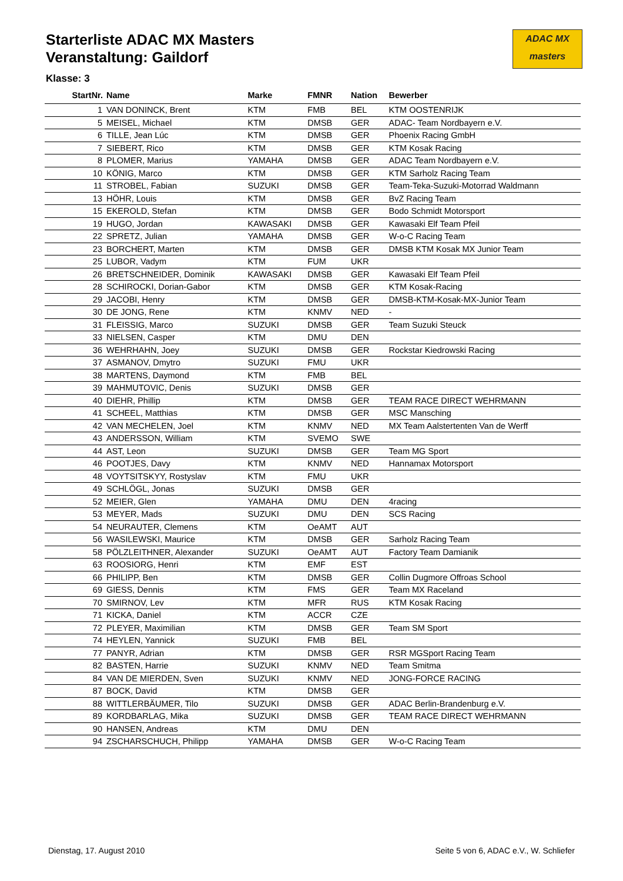Starterliste ADAC MX Masters
Veranstaltung: Gaildorf
ADAC MX
masters
Klasse: 3
| StartNr. | Name | Marke | FMNR | Nation | Bewerber |
| --- | --- | --- | --- | --- | --- |
| 1 | VAN DONINCK, Brent | KTM | FMB | BEL | KTM OOSTENRIJK |
| 5 | MEISEL, Michael | KTM | DMSB | GER | ADAC- Team Nordbayern e.V. |
| 6 | TILLE, Jean Lúc | KTM | DMSB | GER | Phoenix Racing GmbH |
| 7 | SIEBERT, Rico | KTM | DMSB | GER | KTM Kosak Racing |
| 8 | PLOMER, Marius | YAMAHA | DMSB | GER | ADAC Team Nordbayern e.V. |
| 10 | KÖNIG, Marco | KTM | DMSB | GER | KTM Sarholz Racing Team |
| 11 | STROBEL, Fabian | SUZUKI | DMSB | GER | Team-Teka-Suzuki-Motorrad Waldmann |
| 13 | HÖHR, Louis | KTM | DMSB | GER | BvZ Racing Team |
| 15 | EKEROLD, Stefan | KTM | DMSB | GER | Bodo Schmidt Motorsport |
| 19 | HUGO, Jordan | KAWASAKI | DMSB | GER | Kawasaki Elf Team Pfeil |
| 22 | SPRETZ, Julian | YAMAHA | DMSB | GER | W-o-C Racing Team |
| 23 | BORCHERT, Marten | KTM | DMSB | GER | DMSB KTM Kosak MX Junior Team |
| 25 | LUBOR, Vadym | KTM | FUM | UKR | |
| 26 | BRETSCHNEIDER, Dominik | KAWASAKI | DMSB | GER | Kawasaki Elf Team Pfeil |
| 28 | SCHIROCKI, Dorian-Gabor | KTM | DMSB | GER | KTM Kosak-Racing |
| 29 | JACOBI, Henry | KTM | DMSB | GER | DMSB-KTM-Kosak-MX-Junior Team |
| 30 | DE JONG, Rene | KTM | KNMV | NED | - |
| 31 | FLEISSIG, Marco | SUZUKI | DMSB | GER | Team Suzuki Steuck |
| 33 | NIELSEN, Casper | KTM | DMU | DEN | |
| 36 | WEHRHAHN, Joey | SUZUKI | DMSB | GER | Rockstar Kiedrowski Racing |
| 37 | ASMANOV, Dmytro | SUZUKI | FMU | UKR | |
| 38 | MARTENS, Daymond | KTM | FMB | BEL | |
| 39 | MAHMUTOVIC, Denis | SUZUKI | DMSB | GER | |
| 40 | DIEHR, Phillip | KTM | DMSB | GER | TEAM RACE DIRECT WEHRMANN |
| 41 | SCHEEL, Matthias | KTM | DMSB | GER | MSC Mansching |
| 42 | VAN MECHELEN, Joel | KTM | KNMV | NED | MX Team Aalstertenten Van de Werff |
| 43 | ANDERSSON, William | KTM | SVEMO | SWE | |
| 44 | AST, Leon | SUZUKI | DMSB | GER | Team MG Sport |
| 46 | POOTJES, Davy | KTM | KNMV | NED | Hannamax Motorsport |
| 48 | VOYTSITSKYY, Rostyslav | KTM | FMU | UKR | |
| 49 | SCHLÖGL, Jonas | SUZUKI | DMSB | GER | |
| 52 | MEIER, Glen | YAMAHA | DMU | DEN | 4racing |
| 53 | MEYER, Mads | SUZUKI | DMU | DEN | SCS Racing |
| 54 | NEURAUTER, Clemens | KTM | OeAMT | AUT | |
| 56 | WASILEWSKI, Maurice | KTM | DMSB | GER | Sarholz Racing Team |
| 58 | PÖLZLEITHNER, Alexander | SUZUKI | OeAMT | AUT | Factory Team Damianik |
| 63 | ROOSIORG, Henri | KTM | EMF | EST | |
| 66 | PHILIPP, Ben | KTM | DMSB | GER | Collin Dugmore Offroas School |
| 69 | GIESS, Dennis | KTM | FMS | GER | Team MX Raceland |
| 70 | SMIRNOV, Lev | KTM | MFR | RUS | KTM Kosak Racing |
| 71 | KICKA, Daniel | KTM | ACCR | CZE | |
| 72 | PLEYER, Maximilian | KTM | DMSB | GER | Team SM Sport |
| 74 | HEYLEN, Yannick | SUZUKI | FMB | BEL | |
| 77 | PANYR, Adrian | KTM | DMSB | GER | RSR MGSport Racing Team |
| 82 | BASTEN, Harrie | SUZUKI | KNMV | NED | Team Smitma |
| 84 | VAN DE MIERDEN, Sven | SUZUKI | KNMV | NED | JONG-FORCE RACING |
| 87 | BOCK, David | KTM | DMSB | GER | |
| 88 | WITTLERBÄUMER, Tilo | SUZUKI | DMSB | GER | ADAC Berlin-Brandenburg e.V. |
| 89 | KORDBARLAG, Mika | SUZUKI | DMSB | GER | TEAM RACE DIRECT WEHRMANN |
| 90 | HANSEN, Andreas | KTM | DMU | DEN | |
| 94 | ZSCHARSCHUCH, Philipp | YAMAHA | DMSB | GER | W-o-C Racing Team |
Dienstag, 17. August 2010 Seite 5 von 6, ADAC e.V., W. Schliefer